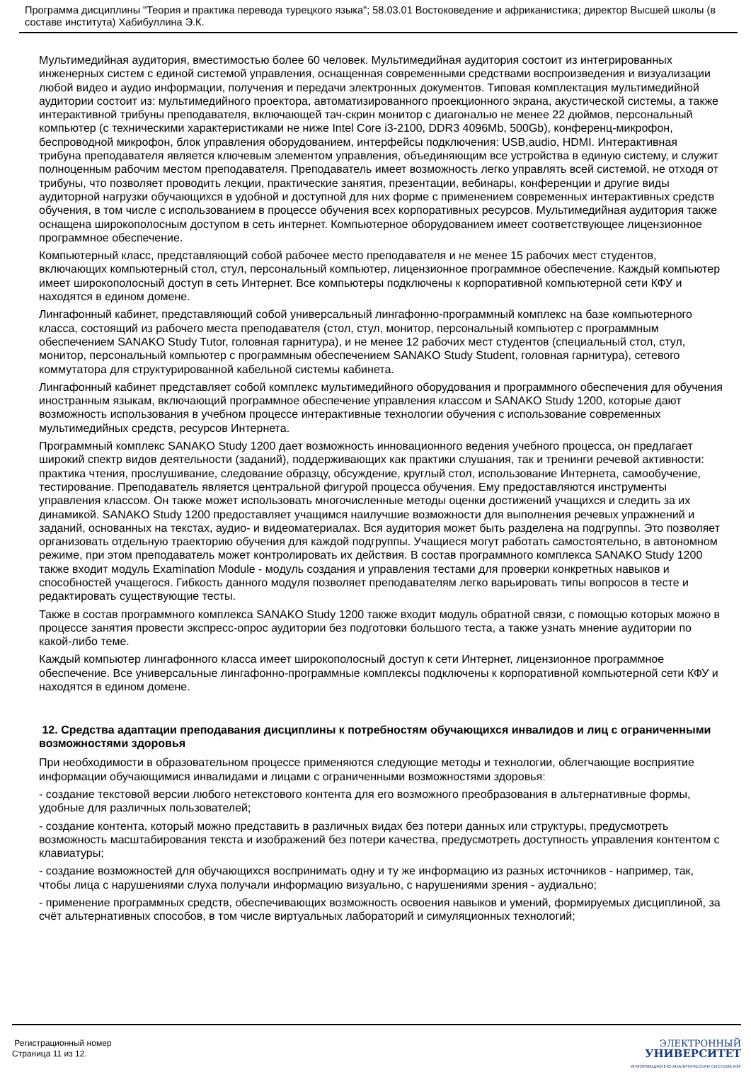Программа дисциплины "Теория и практика перевода турецкого языка"; 58.03.01 Востоковедение и африканистика; директор Высшей школы (в составе института) Хабибуллина Э.К.
Мультимедийная аудитория, вместимостью более 60 человек. Мультимедийная аудитория состоит из интегрированных инженерных систем с единой системой управления, оснащенная современными средствами воспроизведения и визуализации любой видео и аудио информации, получения и передачи электронных документов. Типовая комплектация мультимедийной аудитории состоит из: мультимедийного проектора, автоматизированного проекционного экрана, акустической системы, а также интерактивной трибуны преподавателя, включающей тач-скрин монитор с диагональю не менее 22 дюймов, персональный компьютер (с техническими характеристиками не ниже Intel Core i3-2100, DDR3 4096Mb, 500Gb), конференц-микрофон, беспроводной микрофон, блок управления оборудованием, интерфейсы подключения: USB,audio, HDMI. Интерактивная трибуна преподавателя является ключевым элементом управления, объединяющим все устройства в единую систему, и служит полноценным рабочим местом преподавателя. Преподаватель имеет возможность легко управлять всей системой, не отходя от трибуны, что позволяет проводить лекции, практические занятия, презентации, вебинары, конференции и другие виды аудиторной нагрузки обучающихся в удобной и доступной для них форме с применением современных интерактивных средств обучения, в том числе с использованием в процессе обучения всех корпоративных ресурсов. Мультимедийная аудитория также оснащена широкополосным доступом в сеть интернет. Компьютерное оборудованием имеет соответствующее лицензионное программное обеспечение.
Компьютерный класс, представляющий собой рабочее место преподавателя и не менее 15 рабочих мест студентов, включающих компьютерный стол, стул, персональный компьютер, лицензионное программное обеспечение. Каждый компьютер имеет широкополосный доступ в сеть Интернет. Все компьютеры подключены к корпоративной компьютерной сети КФУ и находятся в едином домене.
Лингафонный кабинет, представляющий собой универсальный лингафонно-программный комплекс на базе компьютерного класса, состоящий из рабочего места преподавателя (стол, стул, монитор, персональный компьютер с программным обеспечением SANAKO Study Tutor, головная гарнитура), и не менее 12 рабочих мест студентов (специальный стол, стул, монитор, персональный компьютер с программным обеспечением SANAKO Study Student, головная гарнитура), сетевого коммутатора для структурированной кабельной системы кабинета.
Лингафонный кабинет представляет собой комплекс мультимедийного оборудования и программного обеспечения для обучения иностранным языкам, включающий программное обеспечение управления классом и SANAKO Study 1200, которые дают возможность использования в учебном процессе интерактивные технологии обучения с использование современных мультимедийных средств, ресурсов Интернета.
Программный комплекс SANAKO Study 1200 дает возможность инновационного ведения учебного процесса, он предлагает широкий спектр видов деятельности (заданий), поддерживающих как практики слушания, так и тренинги речевой активности: практика чтения, прослушивание, следование образцу, обсуждение, круглый стол, использование Интернета, самообучение, тестирование. Преподаватель является центральной фигурой процесса обучения. Ему предоставляются инструменты управления классом. Он также может использовать многочисленные методы оценки достижений учащихся и следить за их динамикой. SANAKO Study 1200 предоставляет учащимся наилучшие возможности для выполнения речевых упражнений и заданий, основанных на текстах, аудио- и видеоматериалах. Вся аудитория может быть разделена на подгруппы. Это позволяет организовать отдельную траекторию обучения для каждой подгруппы. Учащиеся могут работать самостоятельно, в автономном режиме, при этом преподаватель может контролировать их действия. В состав программного комплекса SANAKO Study 1200 также входит модуль Examination Module - модуль создания и управления тестами для проверки конкретных навыков и способностей учащегося. Гибкость данного модуля позволяет преподавателям легко варьировать типы вопросов в тесте и редактировать существующие тесты.
Также в состав программного комплекса SANAKO Study 1200 также входит модуль обратной связи, с помощью которых можно в процессе занятия провести экспресс-опрос аудитории без подготовки большого теста, а также узнать мнение аудитории по какой-либо теме.
Каждый компьютер лингафонного класса имеет широкополосный доступ к сети Интернет, лицензионное программное обеспечение. Все универсальные лингафонно-программные комплексы подключены к корпоративной компьютерной сети КФУ и находятся в едином домене.
12. Средства адаптации преподавания дисциплины к потребностям обучающихся инвалидов и лиц с ограниченными возможностями здоровья
При необходимости в образовательном процессе применяются следующие методы и технологии, облегчающие восприятие информации обучающимися инвалидами и лицами с ограниченными возможностями здоровья:
- создание текстовой версии любого нетекстового контента для его возможного преобразования в альтернативные формы, удобные для различных пользователей;
- создание контента, который можно представить в различных видах без потери данных или структуры, предусмотреть возможность масштабирования текста и изображений без потери качества, предусмотреть доступность управления контентом с клавиатуры;
- создание возможностей для обучающихся воспринимать одну и ту же информацию из разных источников - например, так, чтобы лица с нарушениями слуха получали информацию визуально, с нарушениями зрения - аудиально;
- применение программных средств, обеспечивающих возможность освоения навыков и умений, формируемых дисциплиной, за счёт альтернативных способов, в том числе виртуальных лабораторий и симуляционных технологий;
Регистрационный номер
Страница 11 из 12.
ЭЛЕКТРОННЫЙ
УНИВЕРСИТЕТ
ИНФОРМАЦИОННО-АНАЛИТИЧЕСКАЯ СИСТЕМА КФУ